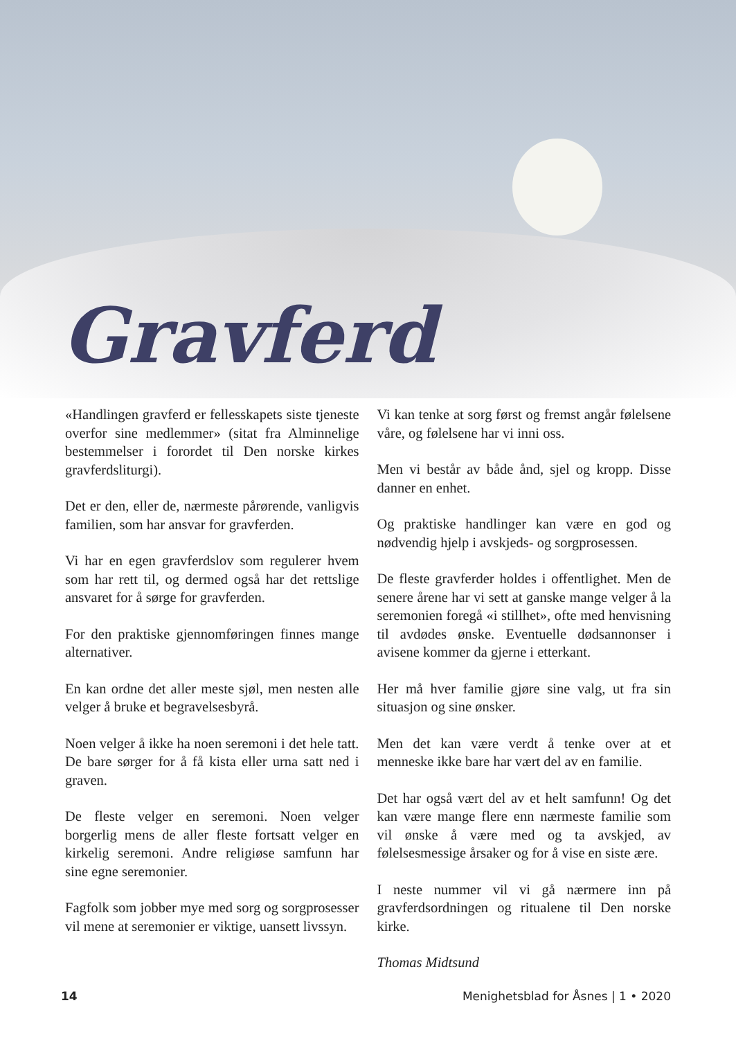Gravferd
«Handlingen gravferd er fellesskapets siste tjeneste overfor sine medlemmer» (sitat fra Alminnelige bestemmelser i forordet til Den norske kirkes gravferdsliturgi).
Det er den, eller de, nærmeste pårørende, vanligvis familien, som har ansvar for gravferden.
Vi har en egen gravferdslov som regulerer hvem som har rett til, og dermed også har det rettslige ansvaret for å sørge for gravferden.
For den praktiske gjennomføringen finnes mange alternativer.
En kan ordne det aller meste sjøl, men nesten alle velger å bruke et begravelsesbyrå.
Noen velger å ikke ha noen seremoni i det hele tatt. De bare sørger for å få kista eller urna satt ned i graven.
De fleste velger en seremoni. Noen velger borgerlig mens de aller fleste fortsatt velger en kirkelig seremoni. Andre religiøse samfunn har sine egne seremonier.
Fagfolk som jobber mye med sorg og sorgprosesser vil mene at seremonier er viktige, uansett livssyn.
Vi kan tenke at sorg først og fremst angår følelsene våre, og følelsene har vi inni oss.
Men vi består av både ånd, sjel og kropp. Disse danner en enhet.
Og praktiske handlinger kan være en god og nødvendig hjelp i avskjeds- og sorgprosessen.
De fleste gravferder holdes i offentlighet. Men de senere årene har vi sett at ganske mange velger å la seremonien foregå «i stillhet», ofte med henvisning til avdødes ønske. Eventuelle dødsannonser i avisene kommer da gjerne i etterkant.
Her må hver familie gjøre sine valg, ut fra sin situasjon og sine ønsker.
Men det kan være verdt å tenke over at et menneske ikke bare har vært del av en familie.
Det har også vært del av et helt samfunn! Og det kan være mange flere enn nærmeste familie som vil ønske å være med og ta avskjed, av følelsesmessige årsaker og for å vise en siste ære.
I neste nummer vil vi gå nærmere inn på gravferdsordningen og ritualene til Den norske kirke.
Thomas Midtsund
14 Menighetsblad for Åsnes | 1 • 2020